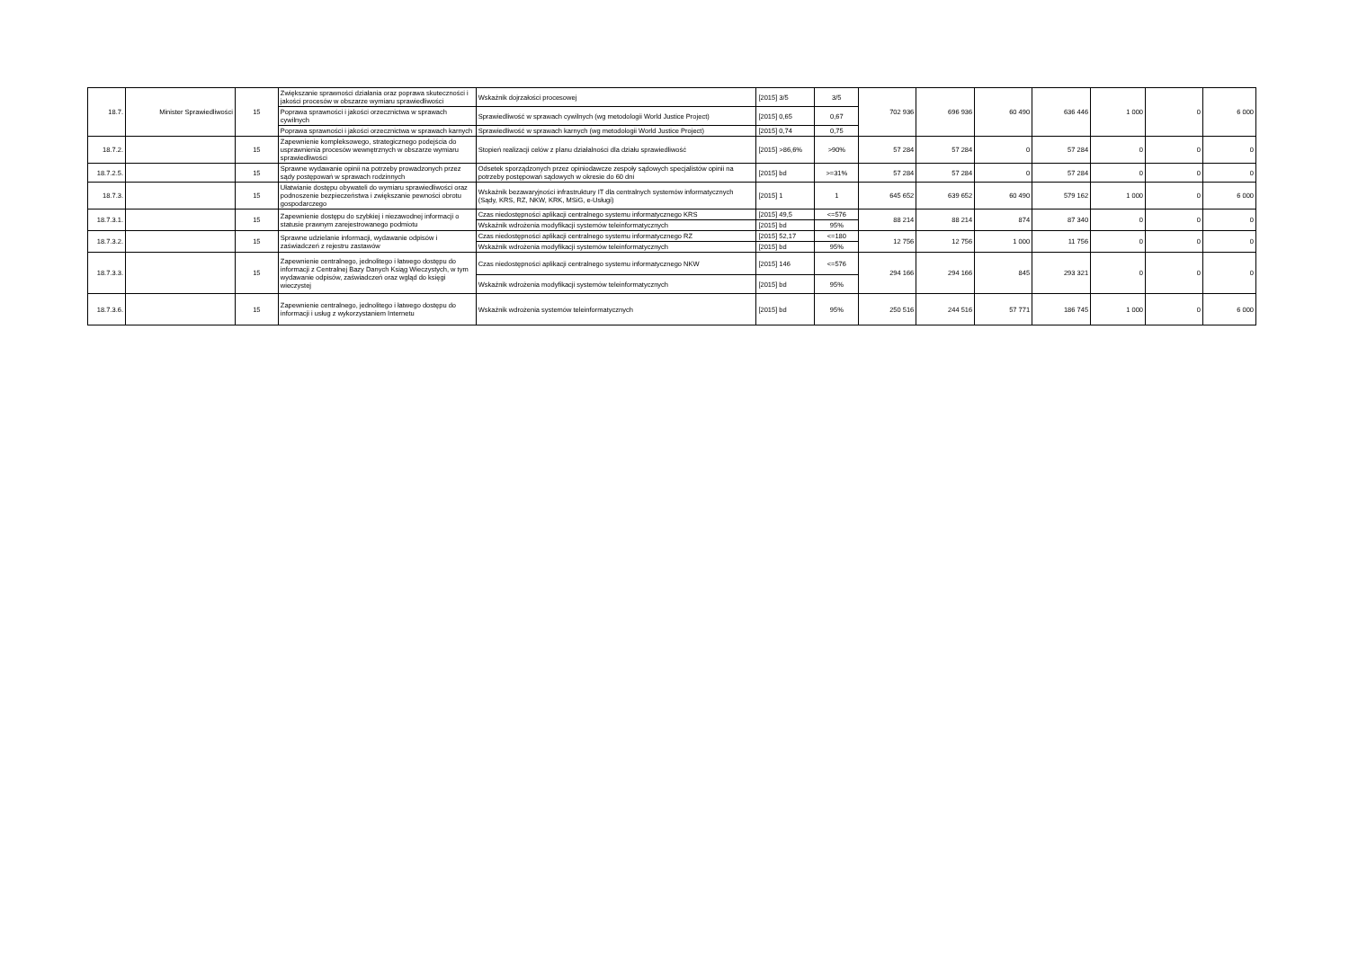| 18.7. | Minister Sprawiedliwości | 15 | Zwiększanie sprawności działania oraz poprawa skuteczności i jakości procesów w obszarze wymiaru sprawiedliwości | Wskaźnik dojrzałości procesowej | [2015] 3/5 | 3/5 | 702 936 | 696 936 | 60 490 | 636 446 | 1 000 | 0 | 6 000 |
| | | | Poprawa sprawności i jakości orzecznictwa w sprawach cywilnych | Sprawiedliwość w sprawach cywilnych (wg metodologii World Justice Project) | [2015] 0,65 | 0,67 | | | | | | | |
| | | | Poprawa sprawności i jakości orzecznictwa w sprawach karnych | Sprawiedliwość w sprawach karnych (wg metodologii World Justice Project) | [2015] 0,74 | 0,75 | | | | | | | |
| 18.7.2. | | 15 | Zapewnienie kompleksowego, strategicznego podejścia do usprawnienia procesów wewnętrznych w obszarze wymiaru sprawiedliwości | Stopień realizacji celów z planu działalności dla działu sprawiedliwość | [2015] >86,6% | >90% | 57 284 | 57 284 | 0 | 57 284 | 0 | 0 | 0 |
| 18.7.2.5. | | 15 | Sprawne wydawanie opinii na potrzeby prowadzonych przez sądy postępowań w sprawach rodzinnych | Odsetek sporządzonych przez opiniodawcze zespoły sądowych specjalistów opinii na potrzeby postępowań sądowych w okresie do 60 dni | [2015] bd | >=31% | 57 284 | 57 284 | 0 | 57 284 | 0 | 0 | 0 |
| 18.7.3. | | 15 | Ułatwianie dostępu obywateli do wymiaru sprawiedliwości oraz podnoszenie bezpieczeństwa i zwiększanie pewności obrotu gospodarczego | Wskaźnik bezawaryjności infrastruktury IT dla centralnych systemów informatycznych (Sądy, KRS, RZ, NKW, KRK, MSiG, e-Usługi) | [2015] 1 | 1 | 645 652 | 639 652 | 60 490 | 579 162 | 1 000 | 0 | 6 000 |
| 18.7.3.1. | | 15 | Zapewnienie dostępu do szybkiej i niezawodnej informacji o statusie prawnym zarejestrowanego podmiotu | Czas niedostępności aplikacji centralnego systemu informatycznego KRS | [2015] 49,5 | <=576 | 88 214 | 88 214 | 874 | 87 340 | 0 | 0 | 0 |
| | | | | Wskaźnik wdrożenia modyfikacji systemów teleinformatycznych | [2015] bd | 95% | | | | | | | |
| 18.7.3.2. | | 15 | Sprawne udzielanie informacji, wydawanie odpisów i zaświadczeń z rejestru zastawów | Czas niedostępności aplikacji centralnego systemu informatycznego RZ | [2015] 52,17 | <=180 | 12 756 | 12 756 | 1 000 | 11 756 | 0 | 0 | 0 |
| | | | | Wskaźnik wdrożenia modyfikacji systemów teleinformatycznych | [2015] bd | 95% | | | | | | | |
| 18.7.3.3. | | 15 | Zapewnienie centralnego, jednolitego i łatwego dostępu do informacji z Centralnej Bazy Danych Ksiąg Wieczystych, w tym wydawanie odpisów, zaświadczeń oraz wgląd do księgi wieczystej | Czas niedostępności aplikacji centralnego systemu informatycznego NKW | [2015] 146 | <=576 | 294 166 | 294 166 | 845 | 293 321 | 0 | 0 | 0 |
| | | | | Wskaźnik wdrożenia modyfikacji systemów teleinformatycznych | [2015] bd | 95% | | | | | | | |
| 18.7.3.6. | | 15 | Zapewnienie centralnego, jednolitego i łatwego dostępu do informacji i usług z wykorzystaniem Internetu | Wskaźnik wdrożenia systemów teleinformatycznych | [2015] bd | 95% | 250 516 | 244 516 | 57 771 | 186 745 | 1 000 | 0 | 6 000 |